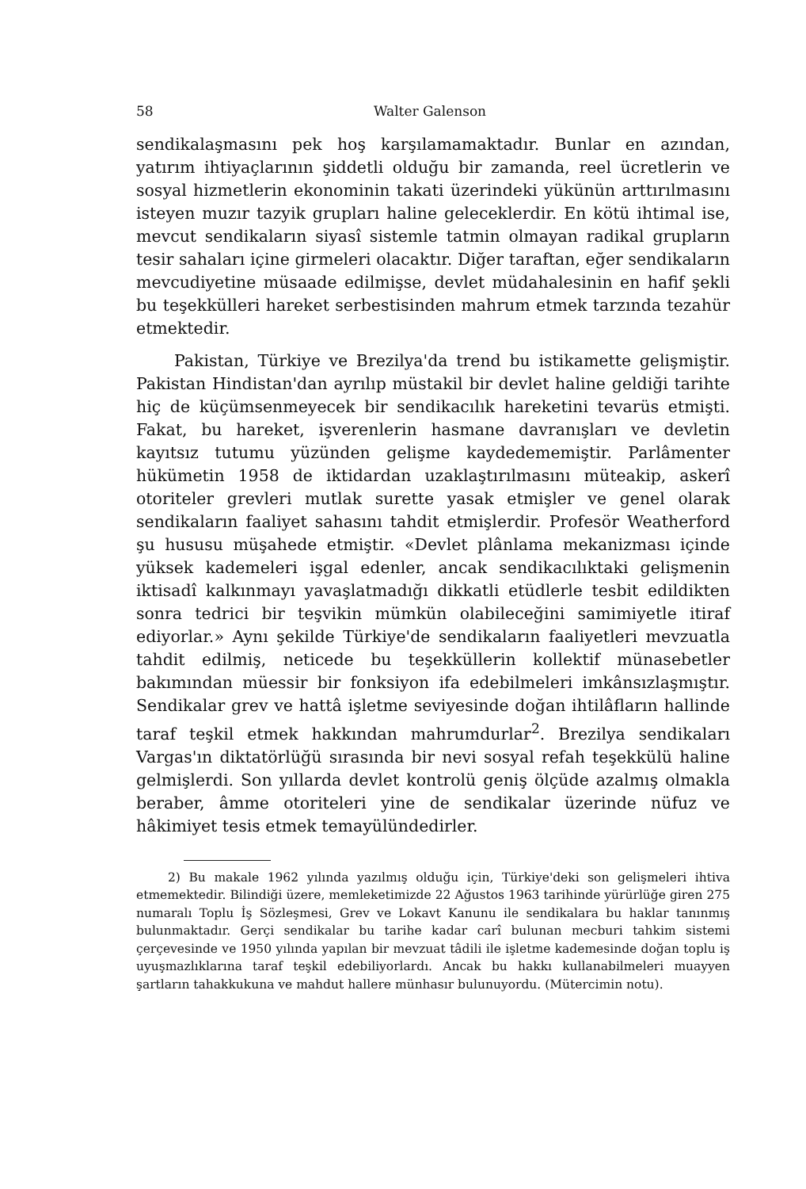58 Walter Galenson
sendikalaşmasını pek hoş karşılamamaktadır. Bunlar en azından, yatırım ihtiyaçlarının şiddetli olduğu bir zamanda, reel ücretlerin ve sosyal hizmetlerin ekonominin takati üzerindeki yükünün arttırılmasını isteyen muzır tazyik grupları haline geleceklerdir. En kötü ihtimal ise, mevcut sendikaların siyasî sistemle tatmin olmayan radikal grupların tesir sahaları içine girmeleri olacaktır. Diğer taraftan, eğer sendikaların mevcudiyetine müsaade edilmişse, devlet müdahalesinin en hafif şekli bu teşekkülleri hareket serbestisinden mahrum etmek tarzında tezahür etmektedir.
Pakistan, Türkiye ve Brezilya'da trend bu istikamette gelişmiştir. Pakistan Hindistan'dan ayrılıp müstakil bir devlet haline geldiği tarihte hiç de küçümsenmeyecek bir sendikacılık hareketini tevarüs etmişti. Fakat, bu hareket, işverenlerin hasmane davranışları ve devletin kayıtsız tutumu yüzünden gelişme kaydedememiştir. Parlâmenter hükümetin 1958 de iktidardan uzaklaştırılmasını müteakip, askerî otoriteler grevleri mutlak surette yasak etmişler ve genel olarak sendikaların faaliyet sahasını tahdit etmişlerdir. Profesör Weatherford şu hususu müşahede etmiştir. «Devlet plânlama mekanizması içinde yüksek kademeleri işgal edenler, ancak sendikacılıktaki gelişmenin iktisadî kalkınmayı yavaşlatmadığı dikkatli etüdlerle tesbit edildikten sonra tedrici bir teşvikin mümkün olabileceğini samimiyetle itiraf ediyorlar.» Aynı şekilde Türkiye'de sendikaların faaliyetleri mevzuatla tahdit edilmiş, neticede bu teşekküllerin kollektif münasebetler bakımından müessir bir fonksiyon ifa edebilmeleri imkânsızlaşmıştır. Sendikalar grev ve hattâ işletme seviyesinde doğan ihtilâfların hallinde taraf teşkil etmek hakkından mahrumdurlar<sup>2</sup>. Brezilya sendikaları Vargas'ın diktatörlüğü sırasında bir nevi sosyal refah teşekkülü haline gelmişlerdi. Son yıllarda devlet kontrolü geniş ölçüde azalmış olmakla beraber, âmme otoriteleri yine de sendikalar üzerinde nüfuz ve hâkimiyet tesis etmek temayülündedirler.
2) Bu makale 1962 yılında yazılmış olduğu için, Türkiye'deki son gelişmeleri ihtiva etmemektedir. Bilindiği üzere, memleketimizde 22 Ağustos 1963 tarihinde yürürlüğe giren 275 numaralı Toplu İş Sözleşmesi, Grev ve Lokavt Kanunu ile sendikalara bu haklar tanınmış bulunmaktadır. Gerçi sendikalar bu tarihe kadar carî bulunan mecburi tahkim sistemi çerçevesinde ve 1950 yılında yapılan bir mevzuat tâdili ile işletme kademesinde doğan toplu iş uyuşmazlıklarına taraf teşkil edebiliyorlardı. Ancak bu hakkı kullanabilmeleri muayyen şartların tahakkukuna ve mahdut hallere münhasır bulunuyordu. (Mütercimin notu).